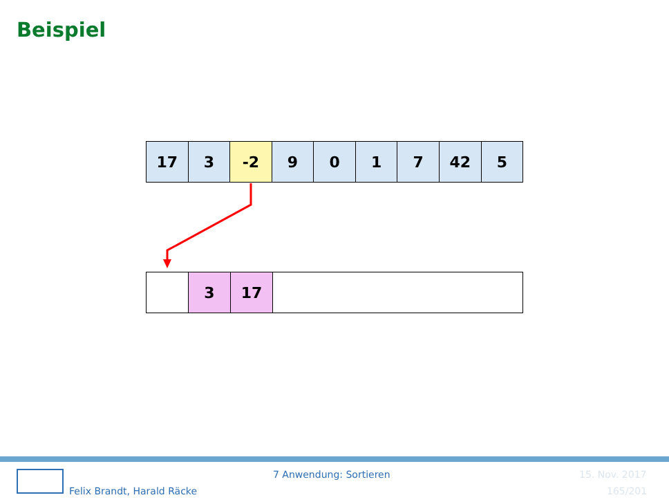Beispiel
17 3 -2 9 0 1 7 42 5
3 17
Felix Brandt, Harald Räcke
7 Anwendung: Sortieren 15. Nov. 2017
165/201